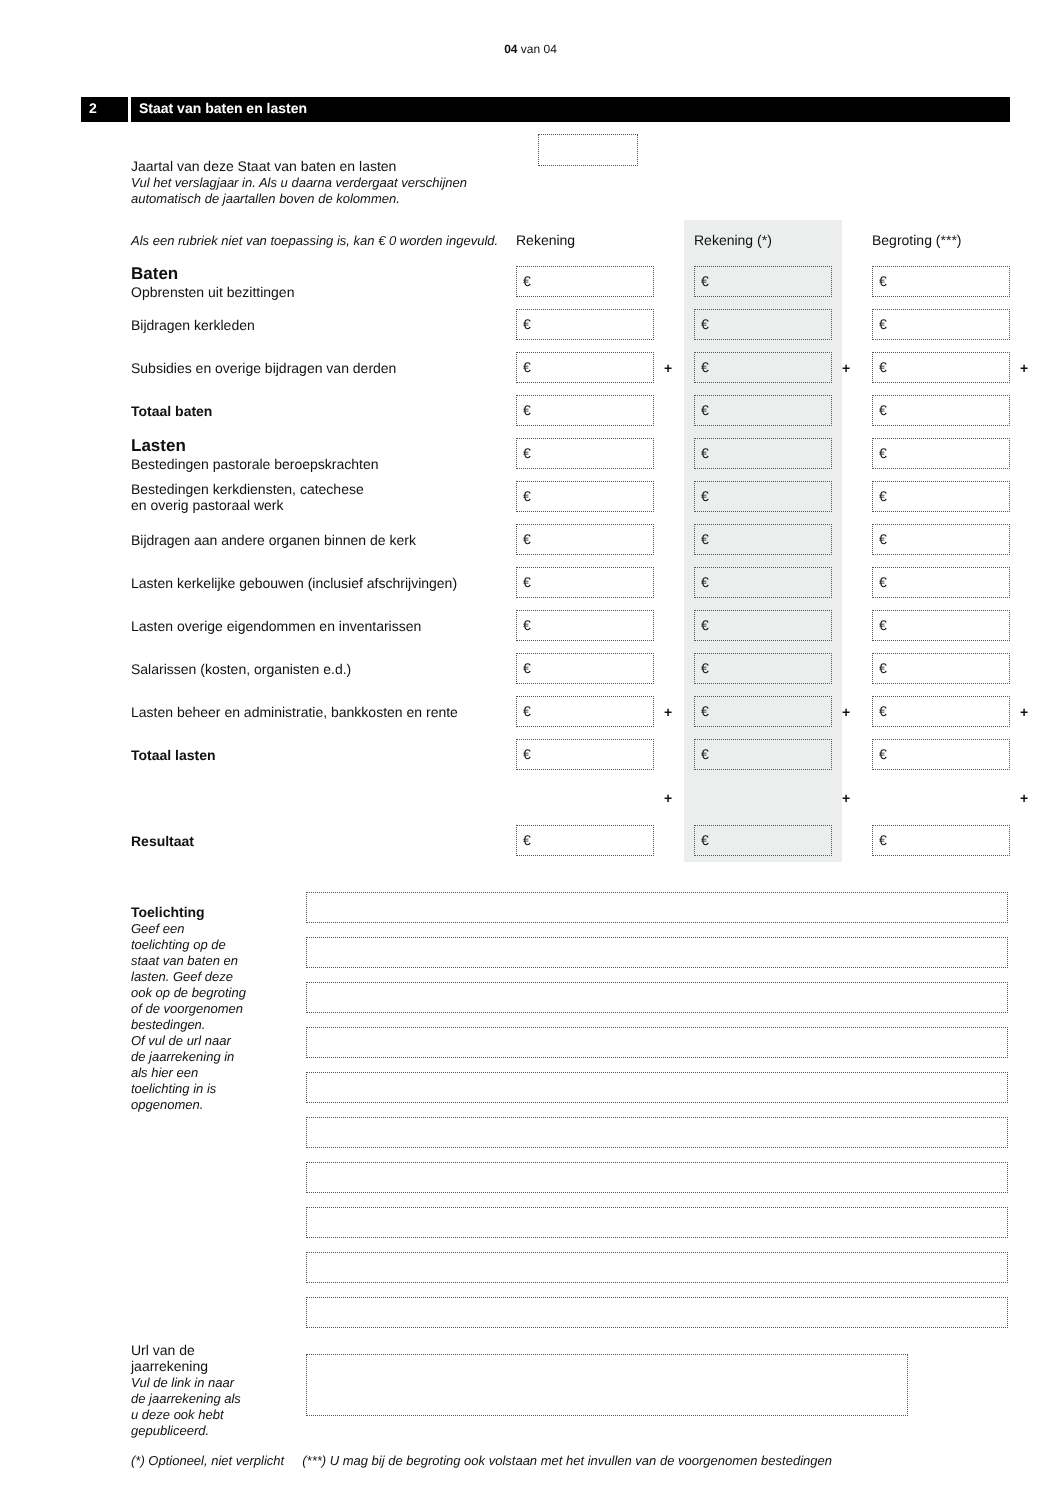04 van 04
2 Staat van baten en lasten
Jaartal van deze Staat van baten en lasten
Vul het verslagjaar in. Als u daarna verdergaat verschijnen automatisch de jaartallen boven de kolommen.
| Als een rubriek niet van toepassing is, kan € 0 worden ingevuld. | Rekening | | Rekening (*) | | Begroting (***) | |
| Baten Opbrensten uit bezittingen | € | | € | | € | |
| Bijdragen kerkleden | € | | € | | € | |
| Subsidies en overige bijdragen van derden | € | + | € | + | € | + |
| Totaal baten | € | | € | | € | |
| Lasten Bestedingen pastorale beroepskrachten | € | | € | | € | |
| Bestedingen kerkdiensten, catechese en overig pastoraal werk | € | | € | | € | |
| Bijdragen aan andere organen binnen de kerk | € | | € | | € | |
| Lasten kerkelijke gebouwen (inclusief afschrijvingen) | € | | € | | € | |
| Lasten overige eigendommen en inventarissen | € | | € | | € | |
| Salarissen (kosten, organisten e.d.) | € | | € | | € | |
| Lasten beheer en administratie, bankkosten en rente | € | + | € | + | € | + |
| Totaal lasten | € | | € | | € | |
| | | + | | + | | + |
| Resultaat | € | | € | | € | |
Toelichting
Geef een toelichting op de staat van baten en lasten. Geef deze ook op de begroting of de voorgenomen bestedingen.
Of vul de url naar de jaarrekening in als hier een toelichting in is opgenomen.
Url van de jaarrekening
Vul de link in naar de jaarrekening als u deze ook hebt gepubliceerd.
(*) Optioneel, niet verplicht (***) U mag bij de begroting ook volstaan met het invullen van de voorgenomen bestedingen